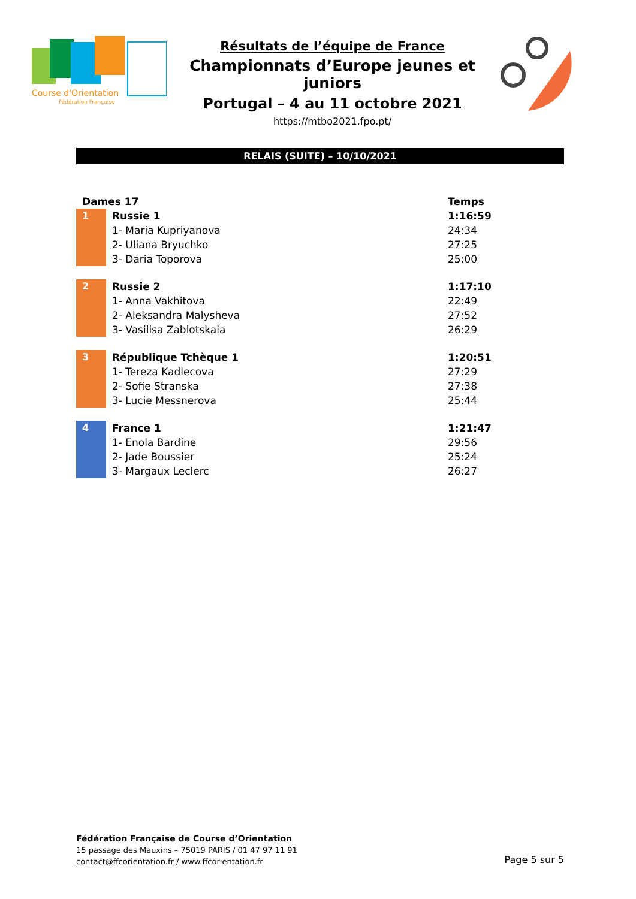Course d'Orientation
Fédération Française
Résultats de l’équipe de France
Championnats d’Europe jeunes et juniors
Portugal – 4 au 11 octobre 2021
https://mtbo2021.fpo.pt/
RELAIS (SUITE) – 10/10/2021
| Dames 17 | | Temps |
| --- | --- | --- |
| 1 | Russie 1 | 1:16:59 |
| | 1- Maria Kupriyanova | 24:34 |
| | 2- Uliana Bryuchko | 27:25 |
| | 3- Daria Toporova | 25:00 |
| 2 | Russie 2 | 1:17:10 |
| | 1- Anna Vakhitova | 22:49 |
| | 2- Aleksandra Malysheva | 27:52 |
| | 3- Vasilisa Zablotskaia | 26:29 |
| 3 | République Tchèque 1 | 1:20:51 |
| | 1- Tereza Kadlecova | 27:29 |
| | 2- Sofie Stranska | 27:38 |
| | 3- Lucie Messnerova | 25:44 |
| 4 | France 1 | 1:21:47 |
| | 1- Enola Bardine | 29:56 |
| | 2- Jade Boussier | 25:24 |
| | 3- Margaux Leclerc | 26:27 |
Fédération Française de Course d’Orientation
15 passage des Mauxins – 75019 PARIS / 01 47 97 11 91
contact@ffcorientation.fr / www.ffcorientation.fr
Page 5 sur 5